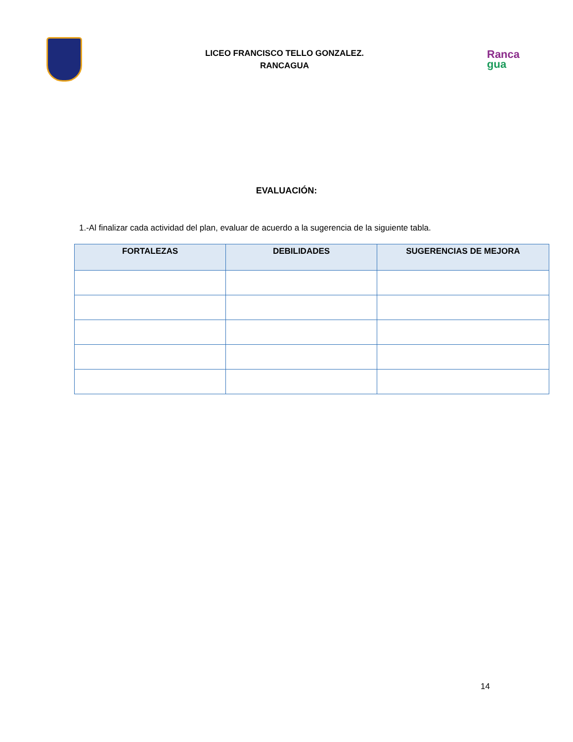LICEO FRANCISCO TELLO GONZALEZ.
RANCAGUA
Ranca
gua
EVALUACIÓN:
1.-Al finalizar cada actividad del plan, evaluar de acuerdo a la sugerencia de la siguiente tabla.
| FORTALEZAS | DEBILIDADES | SUGERENCIAS DE MEJORA |
| --- | --- | --- |
14